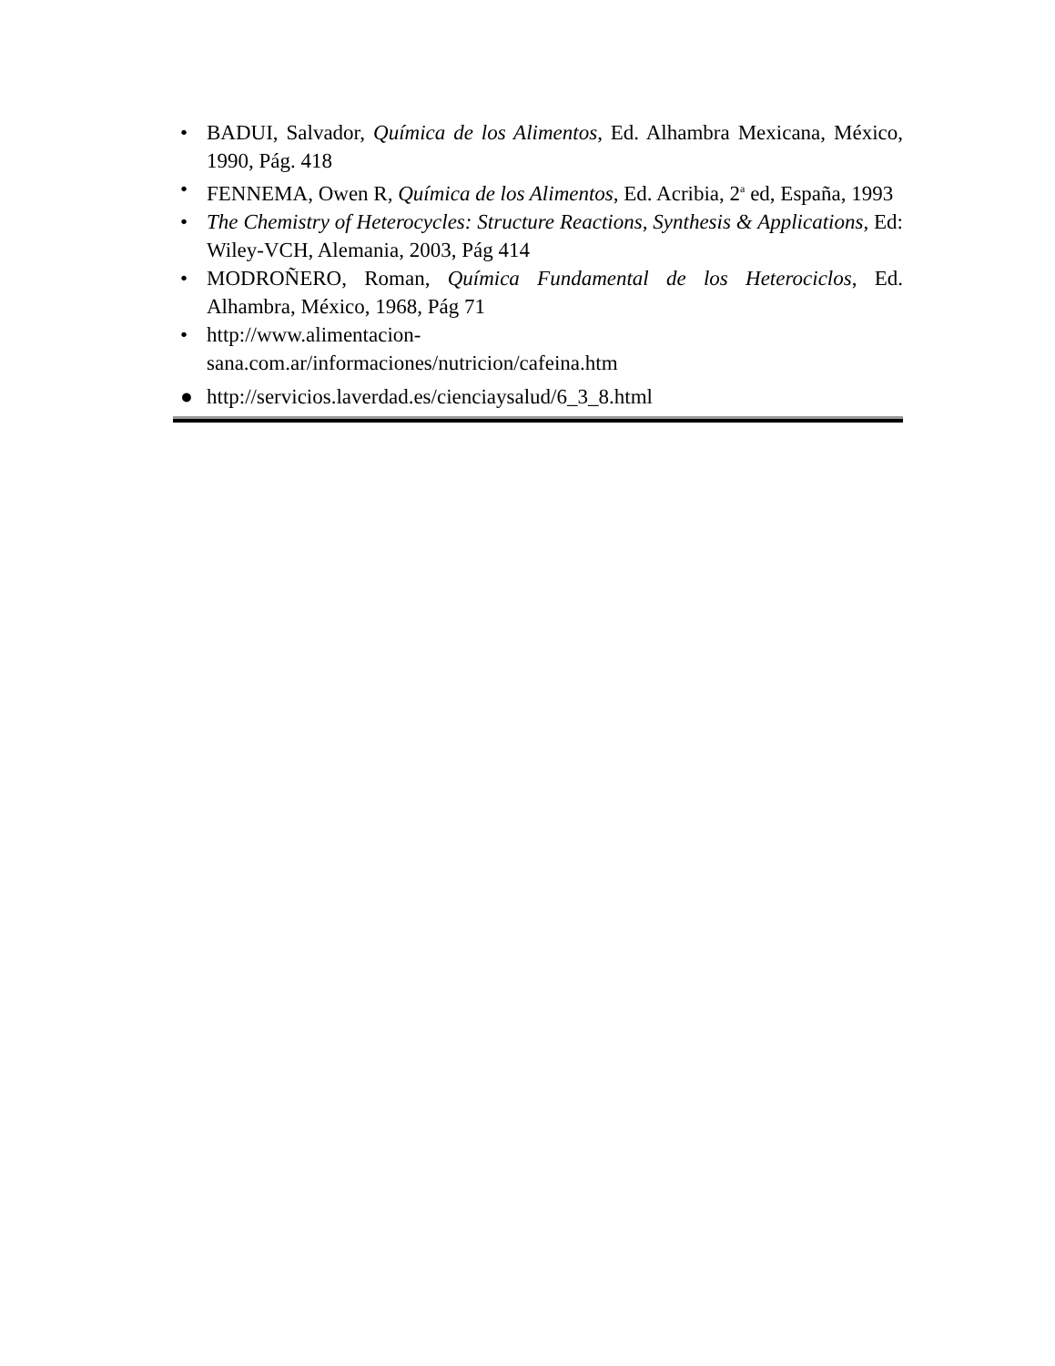• BADUI, Salvador, Química de los Alimentos, Ed. Alhambra Mexicana, México, 1990, Pág. 418
• FENNEMA, Owen R, Química de los Alimentos, Ed. Acribia, 2<sup>a</sup> ed, España, 1993
• The Chemistry of Heterocycles: Structure Reactions, Synthesis & Applications, Ed: Wiley-VCH, Alemania, 2003, Pág 414
• MODROÑERO, Roman, Química Fundamental de los Heterociclos, Ed. Alhambra, México, 1968, Pág 71
• http://www.alimentacion-
sana.com.ar/informaciones/nutricion/cafeina.htm
● http://servicios.laverdad.es/cienciaysalud/6_3_8.html